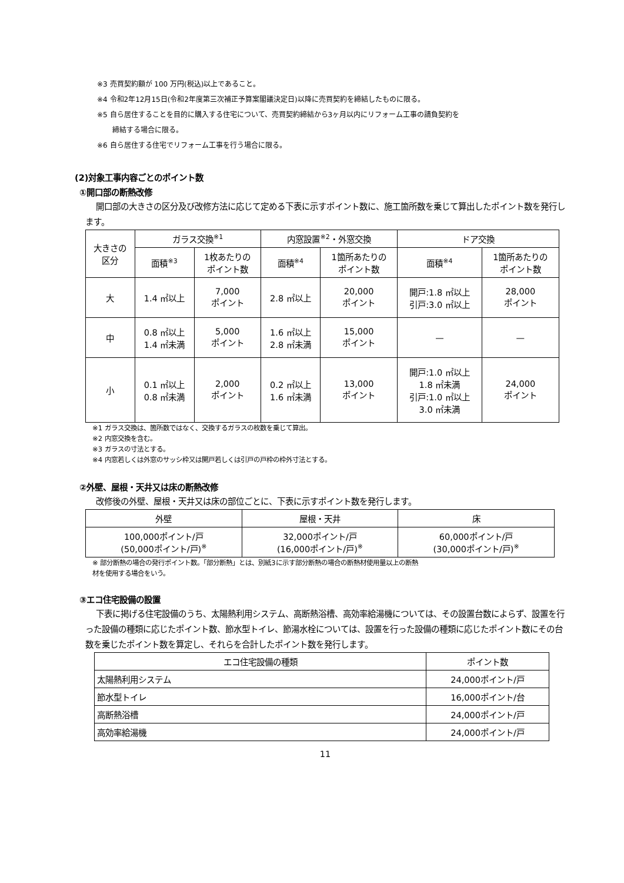※3 売買契約額が 100 万円(税込)以上であること。
※4 令和2年12月15日(令和2年度第三次補正予算案閣議決定日)以降に売買契約を締結したものに限る。
※5 自ら居住することを目的に購入する住宅について、売買契約締結から3ヶ月以内にリフォーム工事の請負契約を
締結する場合に限る。
※6 自ら居住する住宅でリフォーム工事を行う場合に限る。
(2)対象工事内容ごとのポイント数
①開口部の断熱改修
開口部の大きさの区分及び改修方法に応じて定める下表に示すポイント数に、施工箇所数を乗じて算出したポイント数を発行します。
| 大きさの 区分 | ガラス交換<sup>※1</sup> | | 内窓設置<sup>※2</sup>・外窓交換 | | ドア交換 | |
| --- | --- | --- | --- | --- | --- | --- |
| | 面積<sup>※3</sup> | 1枚あたりの ポイント数 | 面積<sup>※4</sup> | 1箇所あたりの ポイント数 | 面積<sup>※4</sup> | 1箇所あたりの ポイント数 |
| 大 | 1.4 ㎡以上 | 7,000 ポイント | 2.8 ㎡以上 | 20,000 ポイント | 開戸:1.8 ㎡以上 引戸:3.0 ㎡以上 | 28,000 ポイント |
| 中 | 0.8 ㎡以上 1.4 ㎡未満 | 5,000 ポイント | 1.6 ㎡以上 2.8 ㎡未満 | 15,000 ポイント | — | — |
| 小 | 0.1 ㎡以上 0.8 ㎡未満 | 2,000 ポイント | 0.2 ㎡以上 1.6 ㎡未満 | 13,000 ポイント | 開戸:1.0 ㎡以上 1.8 ㎡未満 引戸:1.0 ㎡以上 3.0 ㎡未満 | 24,000 ポイント |
※1 ガラス交換は、箇所数ではなく、交換するガラスの枚数を乗じて算出。
※2 内窓交換を含む。
※3 ガラスの寸法とする。
※4 内窓若しくは外窓のサッシ枠又は開戸若しくは引戸の戸枠の枠外寸法とする。
②外壁、屋根・天井又は床の断熱改修
改修後の外壁、屋根・天井又は床の部位ごとに、下表に示すポイント数を発行します。
| 外壁 | 屋根・天井 | 床 |
| --- | --- | --- |
| 100,000ポイント/戸 (50,000ポイント/戸)<sup>※</sup> | 32,000ポイント/戸 (16,000ポイント/戸)<sup>※</sup> | 60,000ポイント/戸 (30,000ポイント/戸)<sup>※</sup> |
※ 部分断熱の場合の発行ポイント数。「部分断熱」とは、別紙3に示す部分断熱の場合の断熱材使用量以上の断熱
材を使用する場合をいう。
③エコ住宅設備の設置
下表に掲げる住宅設備のうち、太陽熱利用システム、高断熱浴槽、高効率給湯機については、その設置台数によらず、設置を行った設備の種類に応じたポイント数、節水型トイレ、節湯水栓については、設置を行った設備の種類に応じたポイント数にその台数を乗じたポイント数を算定し、それらを合計したポイント数を発行します。
| エコ住宅設備の種類 | ポイント数 |
| --- | --- |
| 太陽熱利用システム | 24,000ポイント/戸 |
| 節水型トイレ | 16,000ポイント/台 |
| 高断熱浴槽 | 24,000ポイント/戸 |
| 高効率給湯機 | 24,000ポイント/戸 |
11